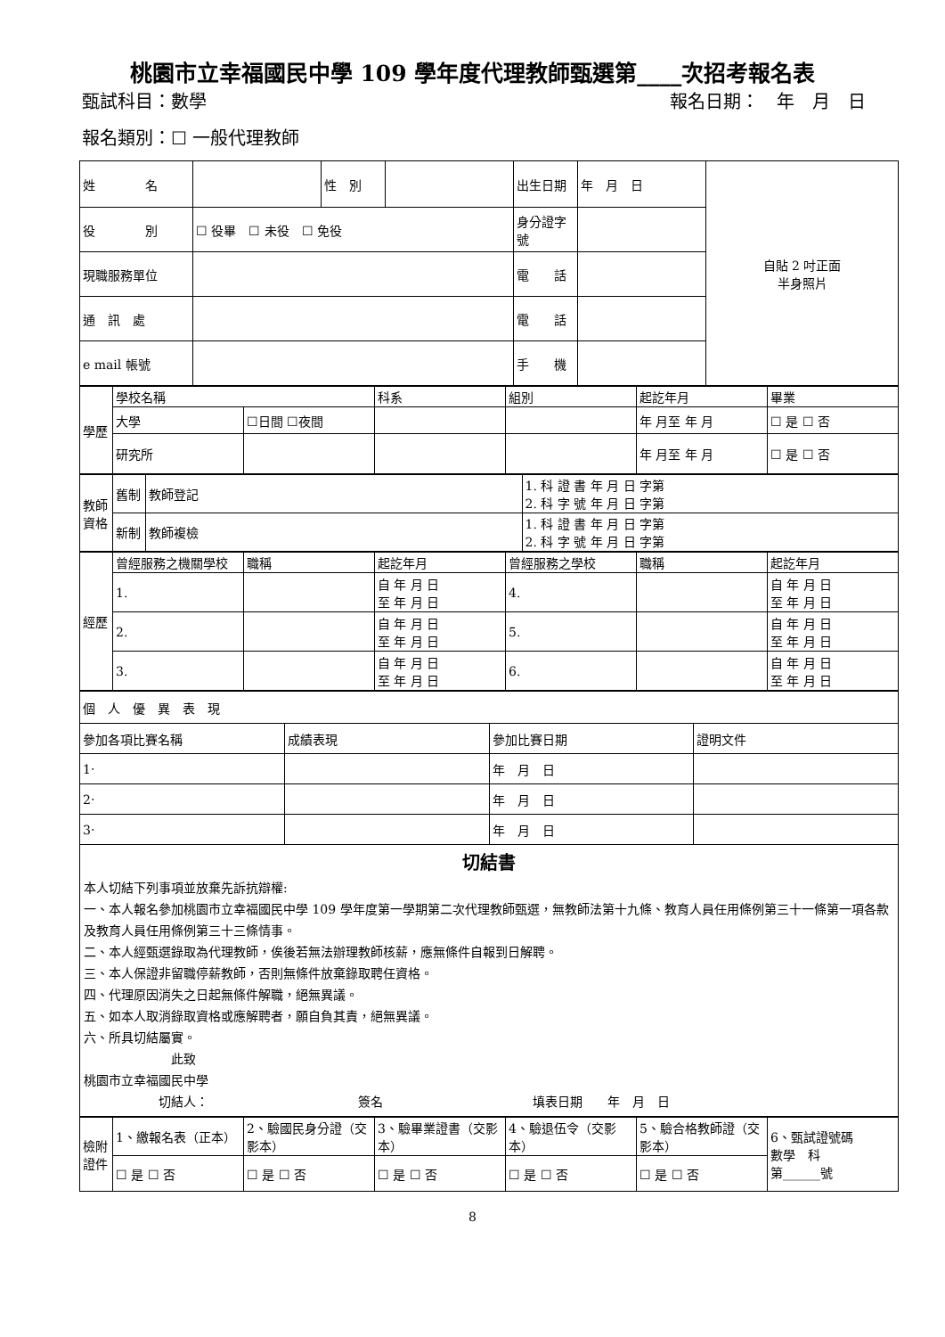桃園市立幸福國民中學 109 學年度代理教師甄選第____次招考報名表
甄試科目：數學 報名日期：　年　月　日
報名類別：☐ 一般代理教師
| 姓 名 | | 性 別 | | 出生日期 | 年 月 日 | 自貼 2 吋正面 半身照片 |
| 役 別 | ☐ 役畢 ☐ 未役 ☐ 免役 | | | 身分證字號 | | |
| 現職服務單位 | | | | 電 話 | | |
| 通 訊 處 | | | | 電 話 | | |
| e mail 帳號 | | | | 手 機 | | |
| 學歷 | 學校名稱 | | 科系 | 組別 | 起訖年月 | 畢業 |
| | 大學 | ☐日間 ☐夜間 | | | 年 月至 年 月 | ☐ 是 ☐ 否 |
| | 研究所 | | | | 年 月至 年 月 | ☐ 是 ☐ 否 |
| 教師資格 | 舊制 | 教師登記 | 1. 科 證 書 年 月 日 字第 2. 科 字 號 年 月 日 字第 |
| | 新制 | 教師複檢 | 1. 科 證 書 年 月 日 字第 2. 科 字 號 年 月 日 字第 |
| 經歷 | 曾經服務之機關學校 | 職稱 | 起訖年月 | 曾經服務之學校 | 職稱 | 起訖年月 |
| | 1. | | 自 年 月 日 至 年 月 日 | 4. | | 自 年 月 日 至 年 月 日 |
| | 2. | | 自 年 月 日 至 年 月 日 | 5. | | 自 年 月 日 至 年 月 日 |
| | 3. | | 自 年 月 日 至 年 月 日 | 6. | | 自 年 月 日 至 年 月 日 |
| 個 人 優 異 表 現 | | | |
| 參加各項比賽名稱 | 成績表現 | 參加比賽日期 | 證明文件 |
| 1‧ | | 年 月 日 | |
| 2‧ | | 年 月 日 | |
| 3‧ | | 年 月 日 | |
| 切結書 本人切結下列事項並放棄先訴抗辯權: 一、本人報名參加桃園市立幸福國民中學 109 學年度第一學期第二次代理教師甄選，無教師法第十九條、教育人員任用條例第三十一條第一項各款及教育人員任用條例第三十三條情事。 二、本人經甄選錄取為代理教師，俟後若無法辦理教師核薪，應無條件自報到日解聘。 三、本人保證非留職停薪教師，否則無條件放棄錄取聘任資格。 四、代理原因消失之日起無條件解職，絕無異議。 五、如本人取消錄取資格或應解聘者，願自負其責，絕無異議。 六、所具切結屬實。 此致 桃園市立幸福國民中學 切結人： 簽名 填表日期 年 月 日 | | | |
| 檢附證件 | 1、繳報名表（正本） | 2、驗國民身分證（交影本） | 3、驗畢業證書（交影本） | 4、驗退伍令（交影本） | 5、驗合格教師證（交影本） | 6、甄試證號碼 數學 科 第______號 |
| | ☐ 是 ☐ 否 | ☐ 是 ☐ 否 | ☐ 是 ☐ 否 | ☐ 是 ☐ 否 | ☐ 是 ☐ 否 | |
8